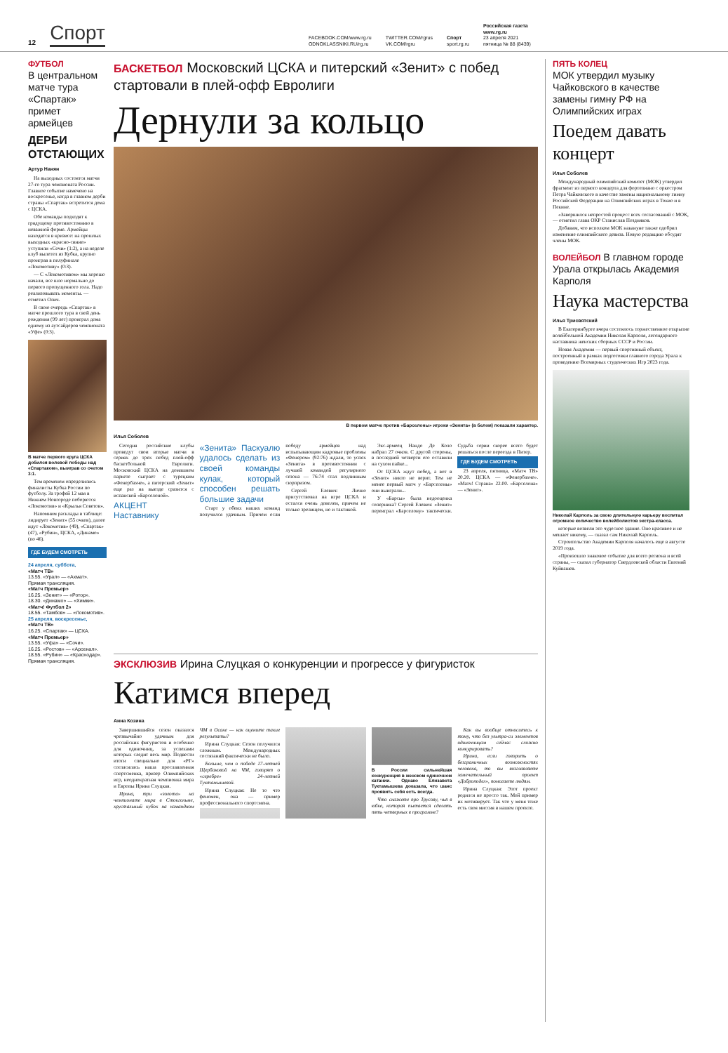12 Спорт FACEBOOK.COM/www.rg.ru
ODNOKLASSNIKI.RU/rg.ru TWITTER.COM/rgrus
VK.COM/rgru Спорт
sport.rg.ru Российская газета
www.rg.ru
23 апреля 2021
пятница № 88 (8439)
ФУТБОЛ
В центральном матче тура «Спартак» примет армейцев
ДЕРБИ ОТСТАЮЩИХ
Артур Нанян
На выходных состоятся матчи 27-го тура чемпионата России. Главное событие намечено на воскресенье, когда в главном дерби страны «Спартак» встретится дома с ЦСКА.
Обе команды подходят к грядущему противостоянию в неважной форме. Армейцы находятся в кризисе: на прошлых выходных «красно-синие» уступили «Сочи» (1:2), а на неделе клуб вылетел из Кубка, крупно проиграв в полуфинале «Локомотиву» (0:3).
— С «Локомотивом» мы хорошо начали, все шло нормально до первого пропущенного гола. Надо реализовывать моменты. — отметил Олич.
В свою очередь «Спартак» в матче прошлого тура в свой день рождения (99 лет) проиграл дома одному из аутсайдеров чемпионата «Уфе» (0:3).
В матче первого круга ЦСКА добился волевой победы над «Спартаком», выиграв со счетом 3:1.
Тем временем определились финалисты Кубка России по футболу. За трофей 12 мая в Нижнем Новгороде поборются «Локомотив» и «Крылья Советов».
Напомним расклады в таблице: лидирует «Зенит» (55 очков), далее идут «Локомотив» (49), «Спартак» (47), «Рубин», ЦСКА, «Динамо» (по 46).
ГДЕ БУДЕМ СМОТРЕТЬ
24 апреля, суббота,
«Матч ТВ»
13.55. «Урал» — «Ахмат». Прямая трансляция.
«Матч Премьер»
16.25. «Зенит» — «Ротор».
18.30. «Динамо» — «Химки».
«Матч! Футбол 2»
18.55. «Тамбов» — «Локомотив».
25 апреля, воскресенье,
«Матч ТВ»
16.25. «Спартак» — ЦСКА.
«Матч Премьер»
13.55. «Уфа» — «Сочи».
16.25. «Ростов» — «Арсенал».
18.55. «Рубин» — «Краснодар». Прямая трансляция.
БАСКЕТБОЛ Московский ЦСКА и питерский «Зенит» с побед стартовали в плей-офф Евролиги
Дернули за кольцо
В первом матче против «Барселоны» игроки «Зенита» (в белом) показали характер.
Илья Соболев
Сегодня российские клубы проведут свои вторые матчи в сериях до трех побед плей-офф баскетбольной Евролиги. Московский ЦСКА на домашнем паркете сыграет с турецким «Фенербахче», а питерский «Зенит» еще раз на выезде сразится с испанской «Барселоной».
АКЦЕНТ
Наставнику «Зенита» Паскуалю удалось сделать из своей команды кулак, который способен решать большие задачи
Старт у обеих наших команд получился удачным. Причем если победу армейцев над испытывающим кадровые проблемы «Фенером» (92:76) ждали, то успех «Зенита» в противостоянии с лучшей командой регулярного сезона — 76:74 стал подлинным сюрпризом.
Сергей Елевич: Лично присутствовал на игре ЦСКА и остался очень доволен, причем не только зрелищем, но и тактикой.
Экс-армеец Нандо Де Коло набрал 27 очков. С другой стороны, в последней четверти его оставили на сухом пайке...
От ЦСКА ждут побед, а вот в «Зенит» никто не верит. Тем не менее первый матч у «Барселоны» они выиграли...
У «Барсы» была недооценка соперника? Сергей Елевич: «Зенит» переиграл «Барселону» тактически. Судьба серии скорее всего будет решаться после переезда в Питер.
ГДЕ БУДЕМ СМОТРЕТЬ
23 апреля, пятница, «Матч ТВ» 20.20. ЦСКА — «Фенербахче». «Матч! Страна» 22.00. «Барселона» — «Зенит».
ЭКСКЛЮЗИВ Ирина Слуцкая о конкуренции и прогрессе у фигуристок
Катимся вперед
Анна Козина
Завершившийся сезон оказался чрезвычайно удачным для российских фигуристов и особенно для одиночниц, за успехами которых следит весь мир. Подвести итоги специально для «РГ» согласилась наша прославленная спортсменка, призер Олимпийских игр, неоднократная чемпионка мира и Европы Ирина Слуцкая.
Ирина, три «золота» на чемпионате мира в Стокгольме, хрустальный кубок на командном ЧМ в Осаке — как оцените такие результаты?
Ирина Слуцкая: Сезон получился сложным. Международных состязаний фактически не было.
Больше, чем о победе 17-летней Щербаковой на ЧМ, говорят о «серебре» 24-летней Туктамышевой.
Ирина Слуцкая: Не то что феномен, она — пример профессионального спортсмена.
В России сильнейшая конкуренция в женском одиночном катании. Однако Елизавета Туктамышева доказала, что шанс проявить себя есть всегда.
Что скажете про Трусову, чья в юбке, которая пытается сделать пять четверных в программе?
Как вы вообще относитесь к тому, что без ультра-си элементов одиночницам сейчас сложно конкурировать?
Ирина, если говорить о безграничных возможностях человека, то вы возглавляете замечательный проект «Доброподел», помогаете людям.
Ирина Слуцкая: Этот проект родился не просто так. Мой пример их мотивирует. Так что у меня тоже есть своя миссия в нашем проекте.
ПЯТЬ КОЛЕЦ
МОК утвердил музыку Чайковского в качестве замены гимну РФ на Олимпийских играх
Поедем давать концерт
Илья Соболев
Международный олимпийский комитет (МОК) утвердил фрагмент из первого концерта для фортепиано с оркестром Петра Чайковского в качестве замены национальному гимну Российской Федерации на Олимпийских играх в Токио и в Пекине.
«Завершился непростой процесс всех согласований с МОК, — отметил глава ОКР Станислав Поздняков.
Добавим, что исполком МОК накануне также одобрил изменение олимпийского девиза. Новую редакцию обсудят члены МОК.
ВОЛЕЙБОЛ В главном городе Урала открылась Академия Карполя
Наука мастерства
Илья Трисвятский
В Екатеринбурге вчера состоялось торжественное открытие волейбольной Академии Николая Карполя, легендарного наставника женских сборных СССР и России.
Новая Академия — первый спортивный объект, построенный в рамках подготовки главного города Урала к проведению Всемирных студенческих Игр 2023 года.
Николай Карполь за свою длительную карьеру воспитал огромное количество волейболистов экстра-класса.
которые возвели это чудесное здание. Оно красивое и не мешает никому, — сказал сам Николай Карполь.
Строительство Академии Карполя началось еще в августе 2019 года.
«Произошло знаковое событие для всего региона и всей страны, — сказал губернатор Свердловской области Евгений Куйвашев.